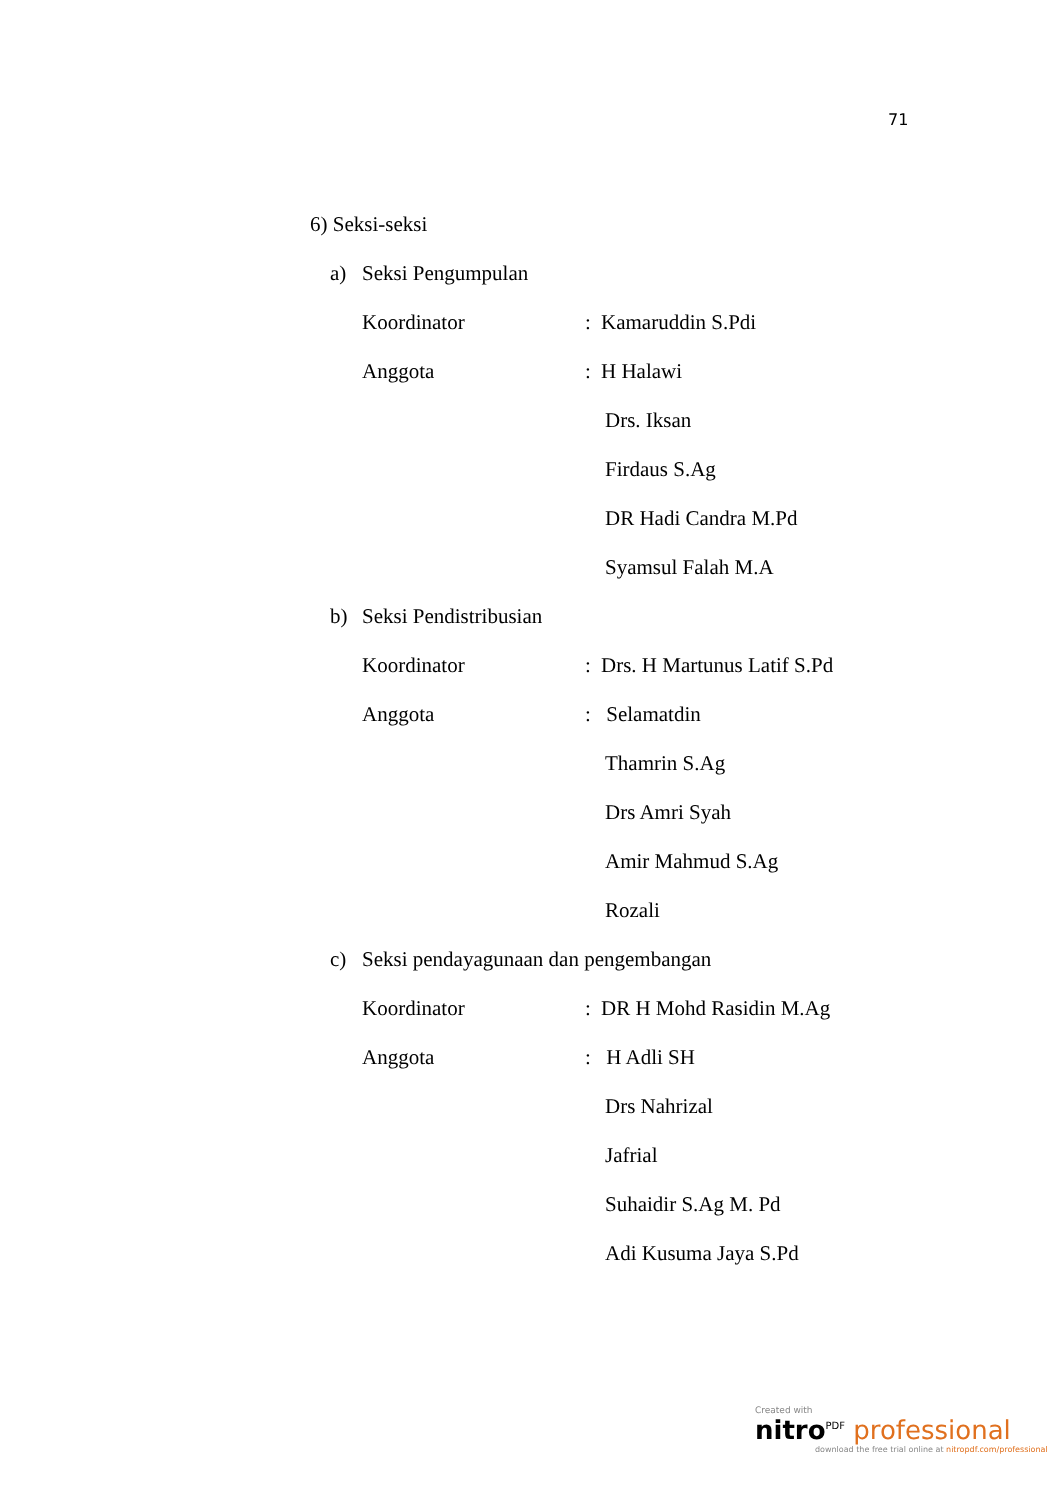71
6) Seksi-seksi
a) Seksi Pengumpulan
Koordinator: Kamaruddin S.Pdi
Anggota: H Halawi
Drs. Iksan
Firdaus S.Ag
DR Hadi Candra M.Pd
Syamsul Falah M.A
b) Seksi Pendistribusian
Koordinator: Drs. H Martunus Latif S.Pd
Anggota: Selamatdin
Thamrin S.Ag
Drs Amri Syah
Amir Mahmud S.Ag
Rozali
c) Seksi pendayagunaan dan pengembangan
Koordinator: DR H Mohd Rasidin M.Ag
Anggota: H Adli SH
Drs Nahrizal
Jafrial
Suhaidir S.Ag M. Pd
Adi Kusuma Jaya S.Pd
Created with
nitro<sup>PDF</sup> professional
download the free trial online at nitropdf.com/professional